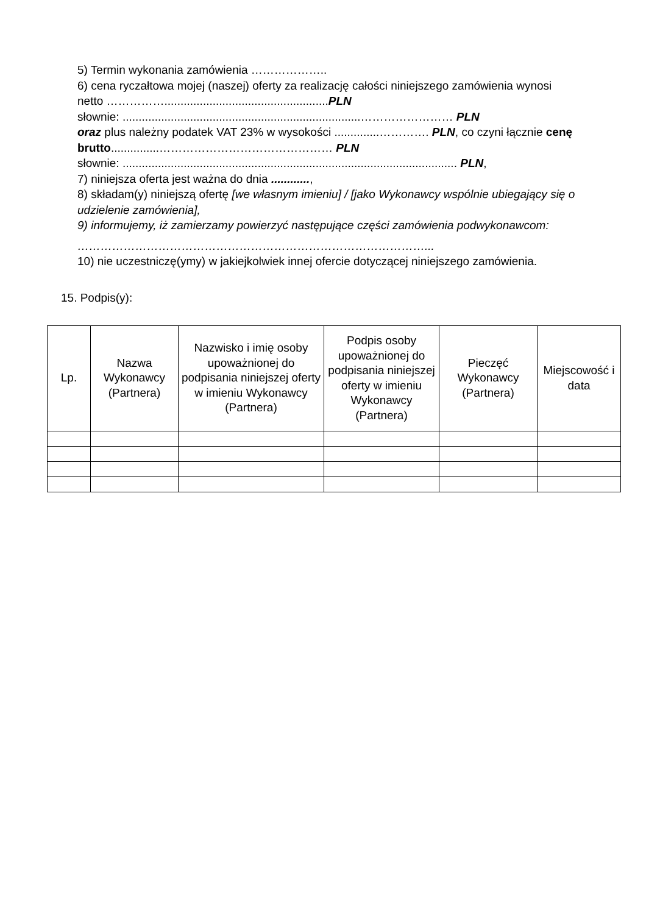5) Termin wykonania zamówienia ………………..
6) cena ryczałtowa mojej (naszej) oferty za realizację całości niniejszego zamówienia wynosi netto ……………...................................................PLN
słownie: ..........................................................................…………………… PLN
oraz plus należny podatek VAT 23% w wysokości ..............…………. PLN, co czyni łącznie cenę brutto...............……………………………………… PLN
słownie: ........................................................................................................ PLN,
7) niniejsza oferta jest ważna do dnia ............,
8) składam(y) niniejszą ofertę [we własnym imieniu] / [jako Wykonawcy wspólnie ubiegający się o udzielenie zamówienia],
9) informujemy, iż zamierzamy powierzyć następujące części zamówienia podwykonawcom:
………………………………………………………………………………...
10) nie uczestniczę(ymy) w jakiejkolwiek innej ofercie dotyczącej niniejszego zamówienia.
15. Podpis(y):
| Lp. | Nazwa Wykonawcy (Partnera) | Nazwisko i imię osoby upoważnionej do podpisania niniejszej oferty w imieniu Wykonawcy (Partnera) | Podpis osoby upoważnionej do podpisania niniejszej oferty w imieniu Wykonawcy (Partnera) | Pieczęć Wykonawcy (Partnera) | Miejscowość i data |
| --- | --- | --- | --- | --- | --- |